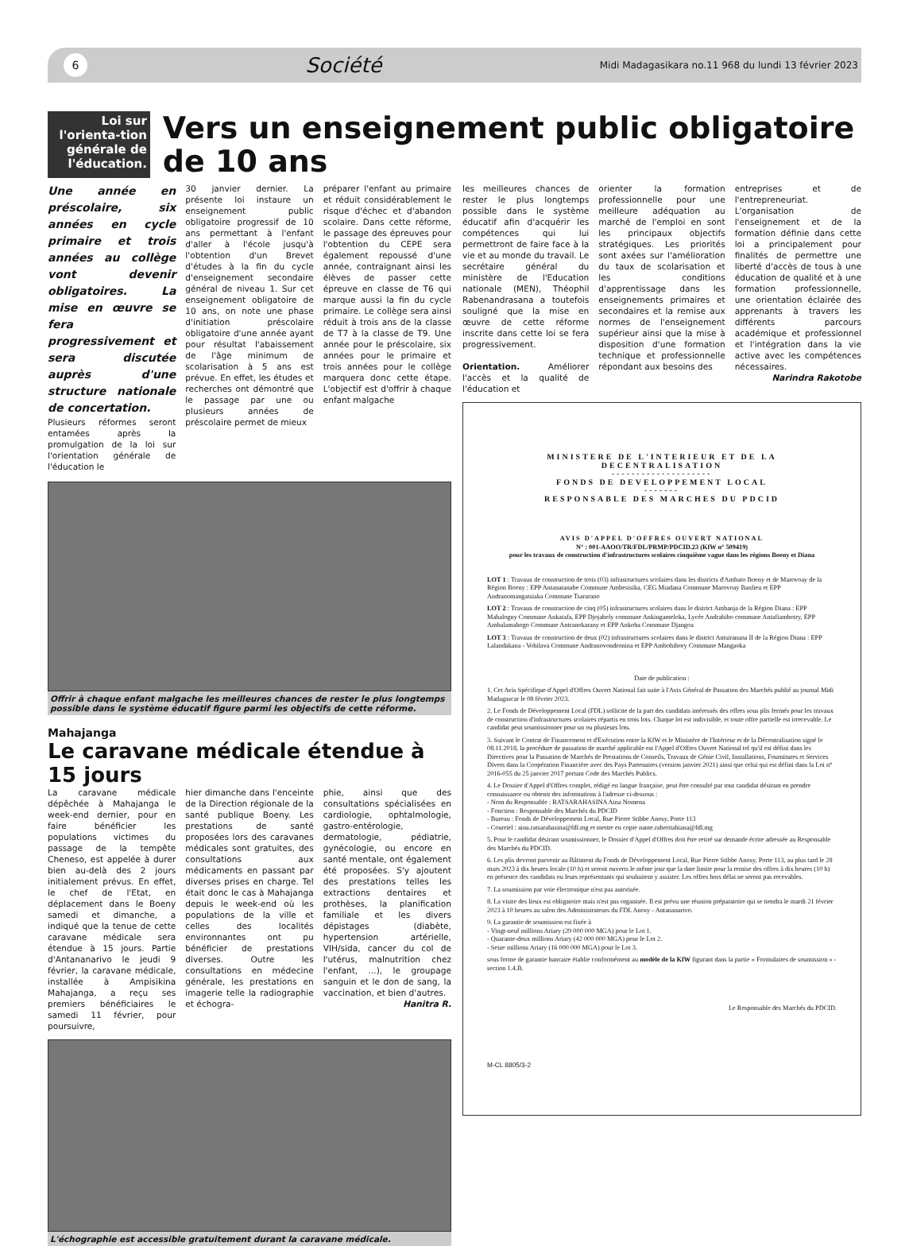6 Société Midi Madagasikara no.11 968 du lundi 13 février 2023
Loi sur l'orienta-tion générale de l'éducation.
Vers un enseignement public obligatoire de 10 ans
Une année en préscolaire, six années en cycle primaire et trois années au collège vont devenir obligatoires. La mise en œuvre se fera progressivement et sera discutée auprès d'une structure nationale de concertation.
Plusieurs réformes seront entamées après la promulgation de la loi sur l'orientation générale de l'éducation le
30 janvier dernier. La présente loi instaure un enseignement public obligatoire progressif de 10 ans permettant à l'enfant d'aller à l'école jusqu'à l'obtention d'un Brevet d'études à la fin du cycle d'enseignement secondaire général de niveau 1. Sur cet enseignement obligatoire de 10 ans, on note une phase d'initiation préscolaire obligatoire d'une année ayant pour résultat l'abaissement de l'âge minimum de scolarisation à 5 ans est prévue. En effet, les études et recherches ont démontré que le passage par une ou plusieurs années de préscolaire permet de mieux
préparer l'enfant au primaire et réduit considérablement le risque d'échec et d'abandon scolaire. Dans cette réforme, le passage des épreuves pour l'obtention du CEPE sera également repoussé d'une année, contraignant ainsi les élèves de passer cette épreuve en classe de T6 qui marque aussi la fin du cycle primaire. Le collège sera ainsi réduit à trois ans de la classe de T7 à la classe de T9. Une année pour le préscolaire, six années pour le primaire et trois années pour le collège marquera donc cette étape. L'objectif est d'offrir à chaque enfant malgache
Offrir à chaque enfant malgache les meilleures chances de rester le plus longtemps possible dans le système éducatif figure parmi les objectifs de cette réforme.
Mahajanga
Le caravane médicale étendue à 15 jours
La caravane médicale dépêchée à Mahajanga le week-end dernier, pour en faire bénéficier les populations victimes du passage de la tempête Cheneso, est appelée à durer bien au-delà des 2 jours initialement prévus. En effet, le chef de l'Etat, en déplacement dans le Boeny samedi et dimanche, a indiqué que la tenue de cette caravane médicale sera étendue à 15 jours. Partie d'Antananarivo le jeudi 9 février, la caravane médicale, installée à Ampisikina Mahajanga, a reçu ses premiers bénéficiaires le samedi 11 février, pour poursuivre,
hier dimanche dans l'enceinte de la Direction régionale de la santé publique Boeny. Les prestations de santé proposées lors des caravanes médicales sont gratuites, des consultations aux médicaments en passant par diverses prises en charge. Tel était donc le cas à Mahajanga depuis le week-end où les populations de la ville et celles des localités environnantes ont pu bénéficier de prestations diverses. Outre les consultations en médecine générale, les prestations en imagerie telle la radiographie et échogra-
phie, ainsi que des consultations spécialisées en cardiologie, ophtalmologie, gastro-entérologie, dermatologie, pédiatrie, gynécologie, ou encore en santé mentale, ont également été proposées. S'y ajoutent des prestations telles les extractions dentaires et prothèses, la planification familiale et les divers dépistages (diabète, hypertension artérielle, VIH/sida, cancer du col de l'utérus, malnutrition chez l'enfant, ...), le groupage sanguin et le don de sang, la vaccination, et bien d'autres.
Hanitra R.
L'échographie est accessible gratuitement durant la caravane médicale.
les meilleures chances de rester le plus longtemps possible dans le système éducatif afin d'acquérir les compétences qui lui permettront de faire face à la vie et au monde du travail. Le secrétaire général du ministère de l'Education nationale (MEN), Théophil Rabenandrasana a toutefois souligné que la mise en œuvre de cette réforme inscrite dans cette loi se fera progressivement.
Orientation. Améliorer l'accès et la qualité de l'éducation et
orienter la formation professionnelle pour une meilleure adéquation au marché de l'emploi en sont les principaux objectifs stratégiques. Les priorités sont axées sur l'amélioration du taux de scolarisation et les conditions d'apprentissage dans les enseignements primaires et secondaires et la remise aux normes de l'enseignement supérieur ainsi que la mise à disposition d'une formation technique et professionnelle répondant aux besoins des
entreprises et de l'entrepreneuriat. L'organisation de l'enseignement et de la formation définie dans cette loi a principalement pour finalités de permettre une liberté d'accès de tous à une éducation de qualité et à une formation professionnelle, une orientation éclairée des apprenants à travers les différents parcours académique et professionnel et l'intégration dans la vie active avec les compétences nécessaires.
Narindra Rakotobe
MINISTERE DE L'INTERIEUR ET DE LA DECENTRALISATION
--------------------
FONDS DE DEVELOPPEMENT LOCAL
-------
RESPONSABLE DES MARCHES DU PDCID
AVIS D'APPEL D'OFFRES OUVERT NATIONAL
N° : 001-AAOO/TR/FDL/PRMP/PDCID.23 (KfW n° 509419)
pour les travaux de construction d'infrastructures scolaires cinquième vague dans les régions Boeny et Diana
LOT 1 : Travaux de construction de trois (03) infrastructures scolaires dans les districts d'Ambato Boeny et de Marovoay de la Région Boeny : EPP Antanatanabe Commune Ambesisika, CEG Miadana Commune Marovoay Banlieu et EPP Andranomangatsiaka Commune Tsararano
LOT 2 : Travaux de construction de cinq (05) infrastructures scolaires dans le district Ambanja de la Région Diana : EPP Mahalogny Commune Ankatafa, EPP Djojahely commune Ankingameloka, Lycée Andrahibo commune Antafiambotry, EPP Ambalamahogo Commune Antranokarany et EPP Ankoba Commune Djangoa
LOT 3 : Travaux de construction de deux (02) infrastructures scolaires dans le district Antsiranana II de la Région Diana : EPP Lalandakana - Vohilava Commune Andranovondronina et EPP Ambohibory Commune Mangaoka
Date de publication :
1. Cet Avis Spécifique d'Appel d'Offres Ouvert National fait suite à l'Avis Général de Passation des Marchés publié au journal Midi Madagascar le 08 février 2023.
2. Le Fonds de Développement Local (FDL) sollicite de la part des candidats intéressés des offres sous plis fermés pour les travaux de construction d'infrastructures scolaires répartis en trois lots. Chaque lot est indivisible, et toute offre partielle est irrecevable. Le candidat peut soumissionner pour un ou plusieurs lots.
3. Suivant le Contrat de Financement et d'Exécution entre la KfW et le Ministère de l'Intérieur et de la Décentralisation signé le 08.11.2018, la procédure de passation de marché applicable est l'Appel d'Offres Ouvert National tel qu'il est défini dans les Directives pour la Passation de Marchés de Prestations de Conseils, Travaux de Génie Civil, Installations, Fournitures et Services Divers dans la Coopération Financière avec des Pays Partenaires (version janvier 2021) ainsi que celui qui est défini dans la Loi n° 2016-055 du 25 janvier 2017 portant Code des Marchés Publics.
4. Le Dossier d'Appel d'Offres complet, rédigé en langue française, peut être consulté par tout candidat désirant en prendre connaissance ou obtenir des informations à l'adresse ci-dessous :
- Nom du Responsable : RATSARAHASINA Aina Nomena
- Fonction : Responsable des Marchés du PDCID
- Bureau : Fonds de Développement Local, Rue Pierre Stibbe Anosy, Porte 113
- Courriel : aina.ratsarahasina@fdl.mg et mettre en copie nante.raheritahiana@fdl.mg
5. Pour le candidat désirant soumissionner, le Dossier d'Appel d'Offres doit être retiré sur demande écrite adressée au Responsable des Marchés du PDCID.
6. Les plis devront parvenir au Bâtiment du Fonds de Développement Local, Rue Pierre Stibbe Anosy, Porte 113, au plus tard le 28 mars 2023 à dix heures locale (10 h) et seront ouverts le même jour que la date limite pour la remise des offres à dix heures (10 h) en présence des candidats ou leurs représentants qui souhaitent y assister. Les offres hors délai ne seront pas recevables.
7. La soumission par voie électronique n'est pas autorisée.
8. La visite des lieux est obligatoire mais n'est pas organisée. Il est prévu une réunion préparatoire qui se tiendra le mardi 21 février 2023 à 10 heures au salon des Administrateurs du FDL Anosy - Antananarivo.
9. La garantie de soumission est fixée à
- Vingt-neuf millions Ariary (29 000 000 MGA) pour le Lot 1.
- Quarante-deux millions Ariary (42 000 000 MGA) pour le Lot 2.
- Seize millions Ariary (16 000 000 MGA) pour le Lot 3.
sous forme de garantie bancaire établie conformément au modèle de la KfW figurant dans la partie « Formulaires de soumission » - section 1.4.B.
Le Responsable des Marchés du PDCID.
M-CL 8805/3-2